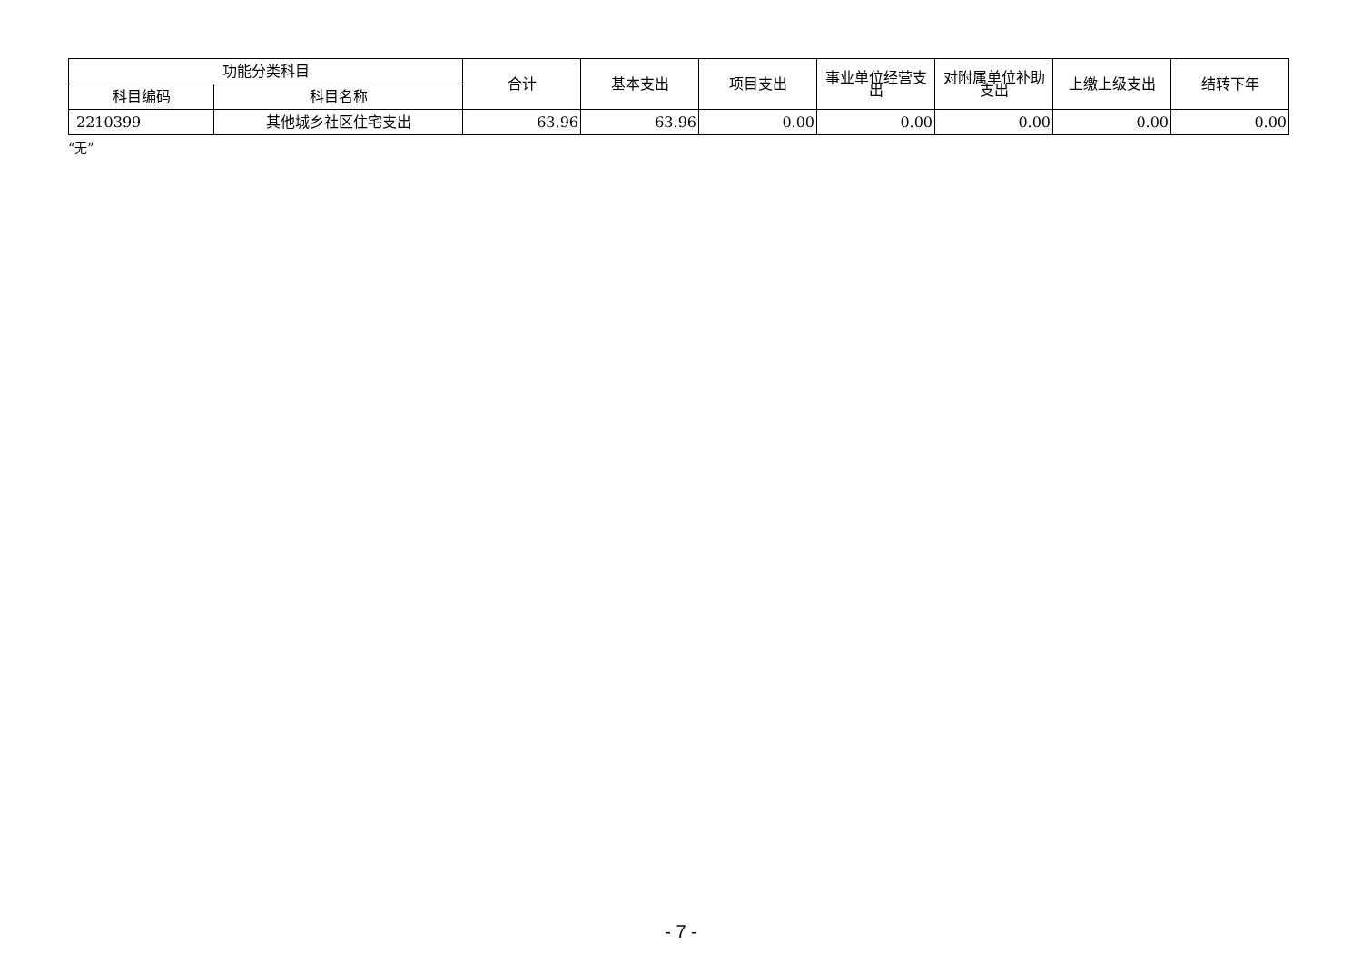| 功能分类科目 | | 合计 | 基本支出 | 项目支出 | 事业单位经营支出 | 对附属单位补助支出 | 上缴上级支出 | 结转下年 |
| --- | --- | --- | --- | --- | --- | --- | --- | --- |
| 科目编码 | 科目名称 | | | | | | | |
| 2210399 | 其他城乡社区住宅支出 | 63.96 | 63.96 | 0.00 | 0.00 | 0.00 | 0.00 | 0.00 |
“无”
- 7 -